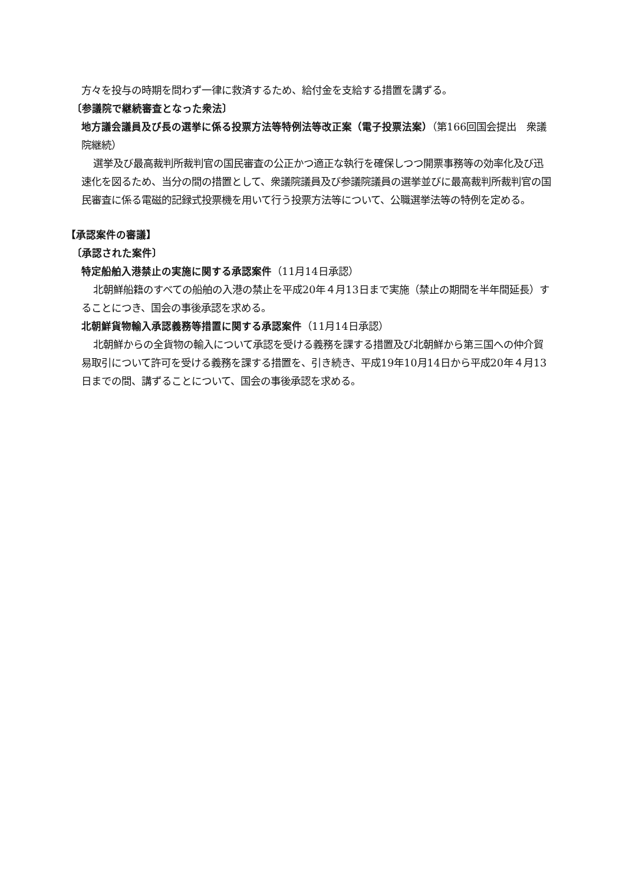方々を投与の時期を問わず一律に救済するため、給付金を支給する措置を講ずる。
〔参議院で継続審査となった衆法〕
地方議会議員及び長の選挙に係る投票方法等特例法等改正案（電子投票法案）（第166回国会提出　衆議院継続）
選挙及び最高裁判所裁判官の国民審査の公正かつ適正な執行を確保しつつ開票事務等の効率化及び迅速化を図るため、当分の間の措置として、衆議院議員及び参議院議員の選挙並びに最高裁判所裁判官の国民審査に係る電磁的記録式投票機を用いて行う投票方法等について、公職選挙法等の特例を定める。
【承認案件の審議】
〔承認された案件〕
特定船舶入港禁止の実施に関する承認案件（11月14日承認）
北朝鮮船籍のすべての船舶の入港の禁止を平成20年４月13日まで実施（禁止の期間を半年間延長）することにつき、国会の事後承認を求める。
北朝鮮貨物輸入承認義務等措置に関する承認案件（11月14日承認）
北朝鮮からの全貨物の輸入について承認を受ける義務を課する措置及び北朝鮮から第三国への仲介貿易取引について許可を受ける義務を課する措置を、引き続き、平成19年10月14日から平成20年４月13日までの間、講ずることについて、国会の事後承認を求める。